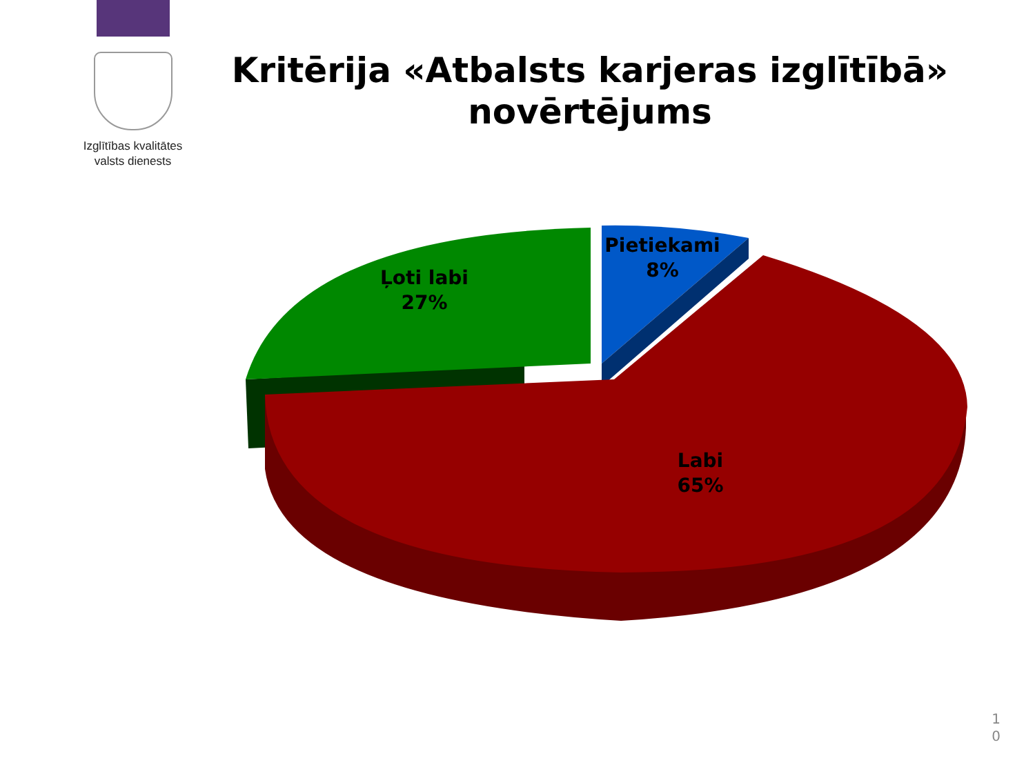Izglītības kvalitātes
valsts dienests
Kritērija «Atbalsts karjeras izglītībā» novērtējums
Pietiekami
8%
Ļoti labi
27%
Labi
65%
1
0